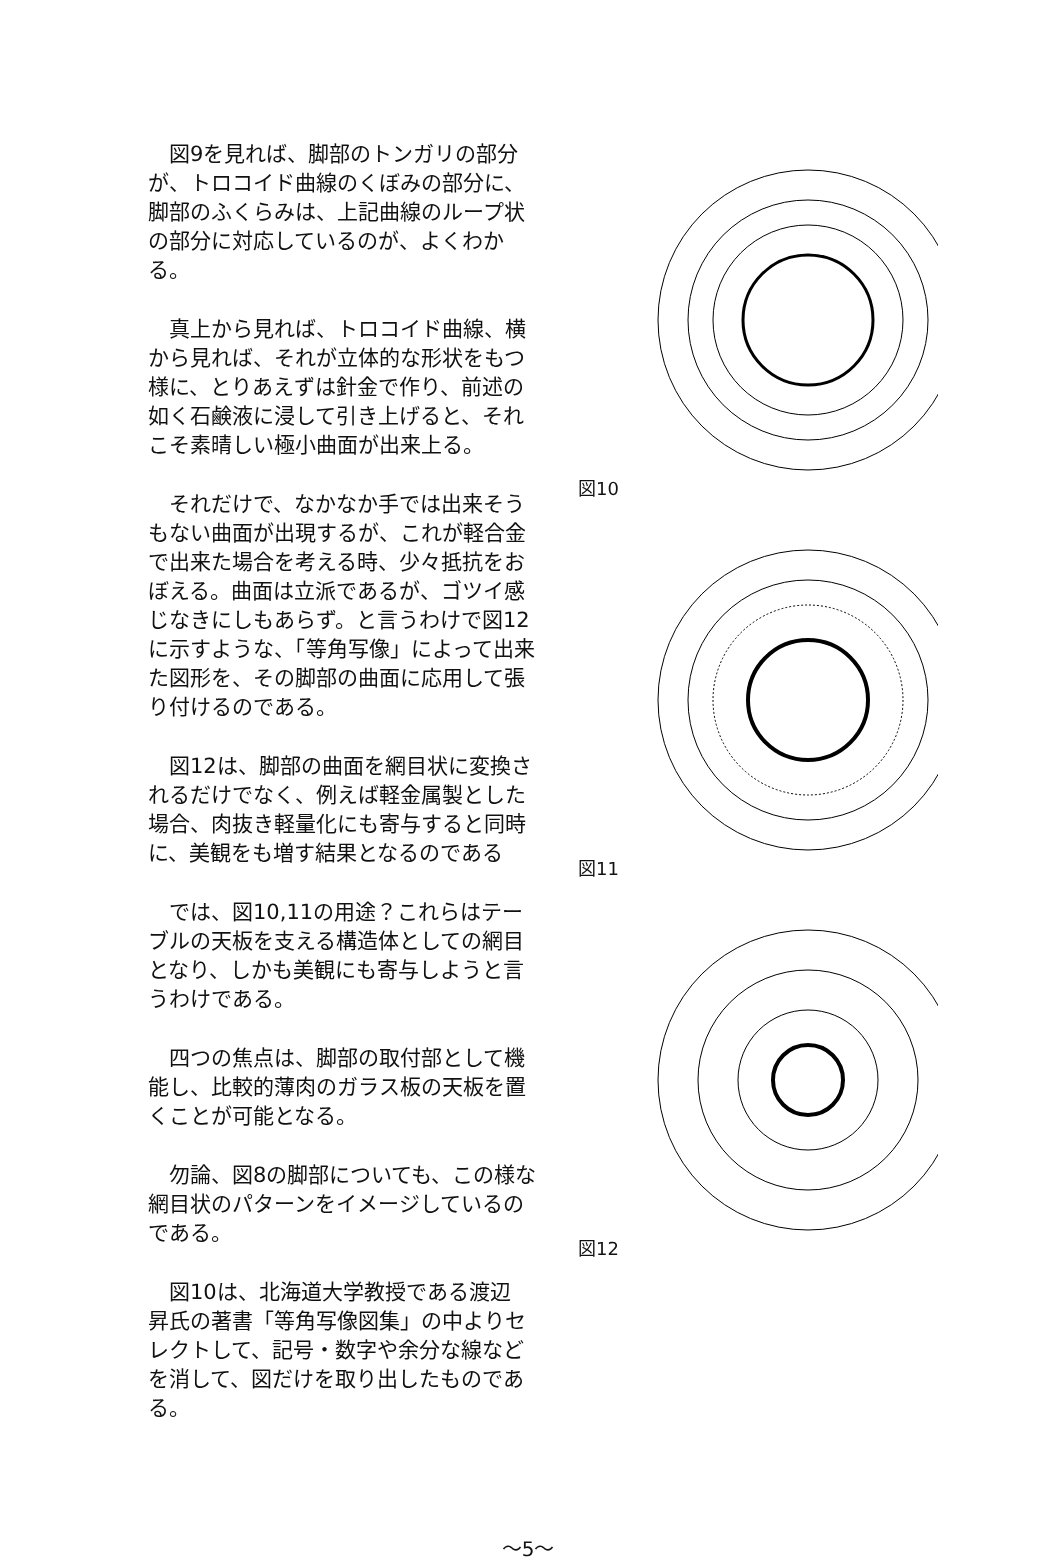図9を見れば、脚部のトンガリの部分が、トロコイド曲線のくぼみの部分に、脚部のふくらみは、上記曲線のループ状の部分に対応しているのが、よくわかる。
真上から見れば、トロコイド曲線、横から見れば、それが立体的な形状をもつ様に、とりあえずは針金で作り、前述の如く石鹸液に浸して引き上げると、それこそ素晴しい極小曲面が出来上る。
それだけで、なかなか手では出来そうもない曲面が出現するが、これが軽合金で出来た場合を考える時、少々抵抗をおぼえる。曲面は立派であるが、ゴツイ感じなきにしもあらず。と言うわけで図12に示すような、「等角写像」によって出来た図形を、その脚部の曲面に応用して張り付けるのである。
図12は、脚部の曲面を網目状に変換されるだけでなく、例えば軽金属製とした場合、肉抜き軽量化にも寄与すると同時に、美観をも増す結果となるのである
では、図10,11の用途？これらはテーブルの天板を支える構造体としての網目となり、しかも美観にも寄与しようと言うわけである。
四つの焦点は、脚部の取付部として機能し、比較的薄肉のガラス板の天板を置くことが可能となる。
勿論、図8の脚部についても、この様な網目状のパターンをイメージしているのである。
図10は、北海道大学教授である渡辺 昇氏の著書「等角写像図集」の中よりセレクトして、記号・数字や余分な線などを消して、図だけを取り出したものである。
図10
図11
図12
～5～